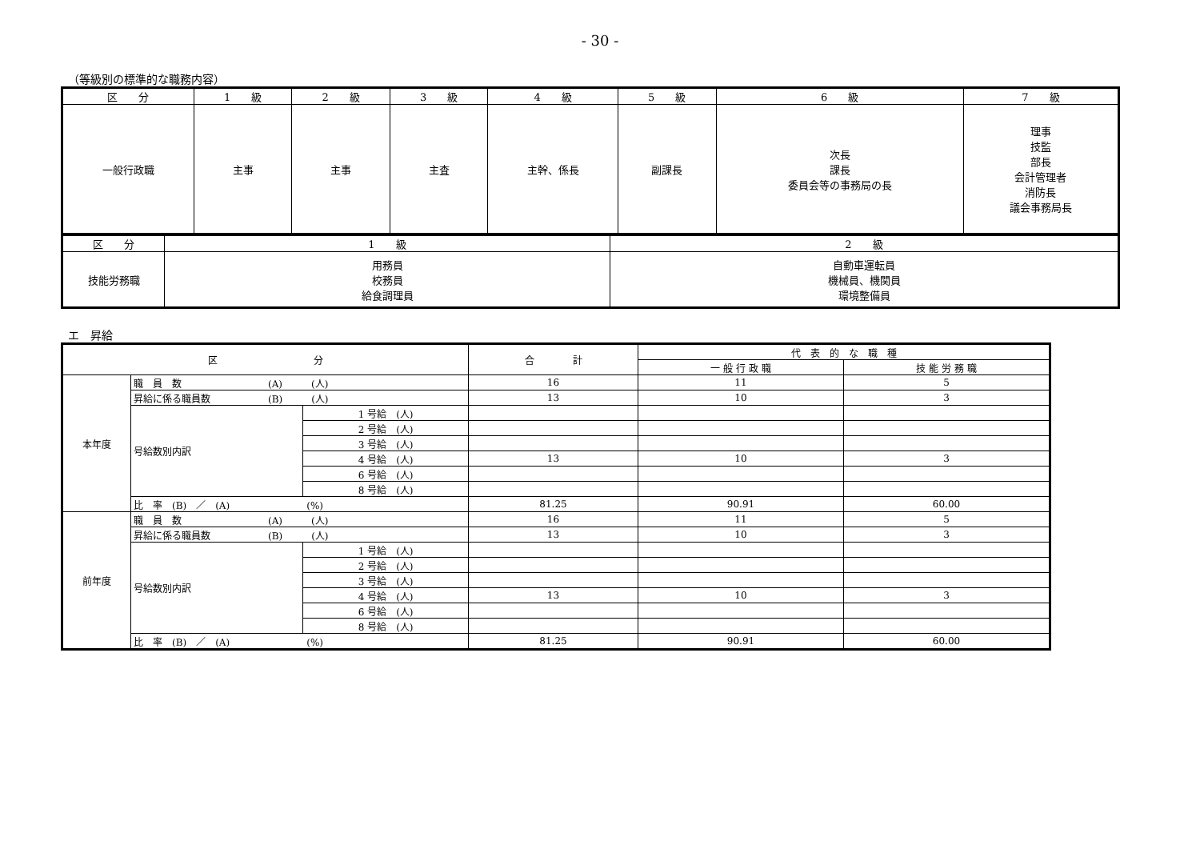- 30 -
（等級別の標準的な職務内容）
| 区 分 | 1 級 | 2 級 | 3 級 | 4 級 | 5 級 | 6 級 | 7 級 |
| --- | --- | --- | --- | --- | --- | --- | --- |
| 一般行政職 | 主事 | 主事 | 主査 | 主幹、係長 | 副課長 | 次長 課長 委員会等の事務局の長 | 理事 技監 部長 会計管理者 消防長 議会事務局長 |
| 区 分 | 1 級 | 2 級 |
| --- | --- | --- |
| 技能労務職 | 用務員 校務員 給食調理員 | 自動車運転員 機械員、機関員 環境整備員 |
エ　昇給
| 区 分 | | | 合 計 | 代 表 的 な 職 種 | |
| --- | --- | --- | --- | --- | --- |
| | | | | 一 般 行 政 職 | 技 能 労 務 職 |
| 本年度 | 職 員 数 (A) (人) | | 16 | 11 | 5 |
| | 昇給に係る職員数 (B) (人) | | 13 | 10 | 3 |
| | 号給数別内訳 | 1 号給 (人) | | | |
| | | 2 号給 (人) | | | |
| | | 3 号給 (人) | | | |
| | | 4 号給 (人) | 13 | 10 | 3 |
| | | 6 号給 (人) | | | |
| | | 8 号給 (人) | | | |
| | 比 率 (B) ／ (A) (%) | | 81.25 | 90.91 | 60.00 |
| 前年度 | 職 員 数 (A) (人) | | 16 | 11 | 5 |
| | 昇給に係る職員数 (B) (人) | | 13 | 10 | 3 |
| | 号給数別内訳 | 1 号給 (人) | | | |
| | | 2 号給 (人) | | | |
| | | 3 号給 (人) | | | |
| | | 4 号給 (人) | 13 | 10 | 3 |
| | | 6 号給 (人) | | | |
| | | 8 号給 (人) | | | |
| | 比 率 (B) ／ (A) (%) | | 81.25 | 90.91 | 60.00 |